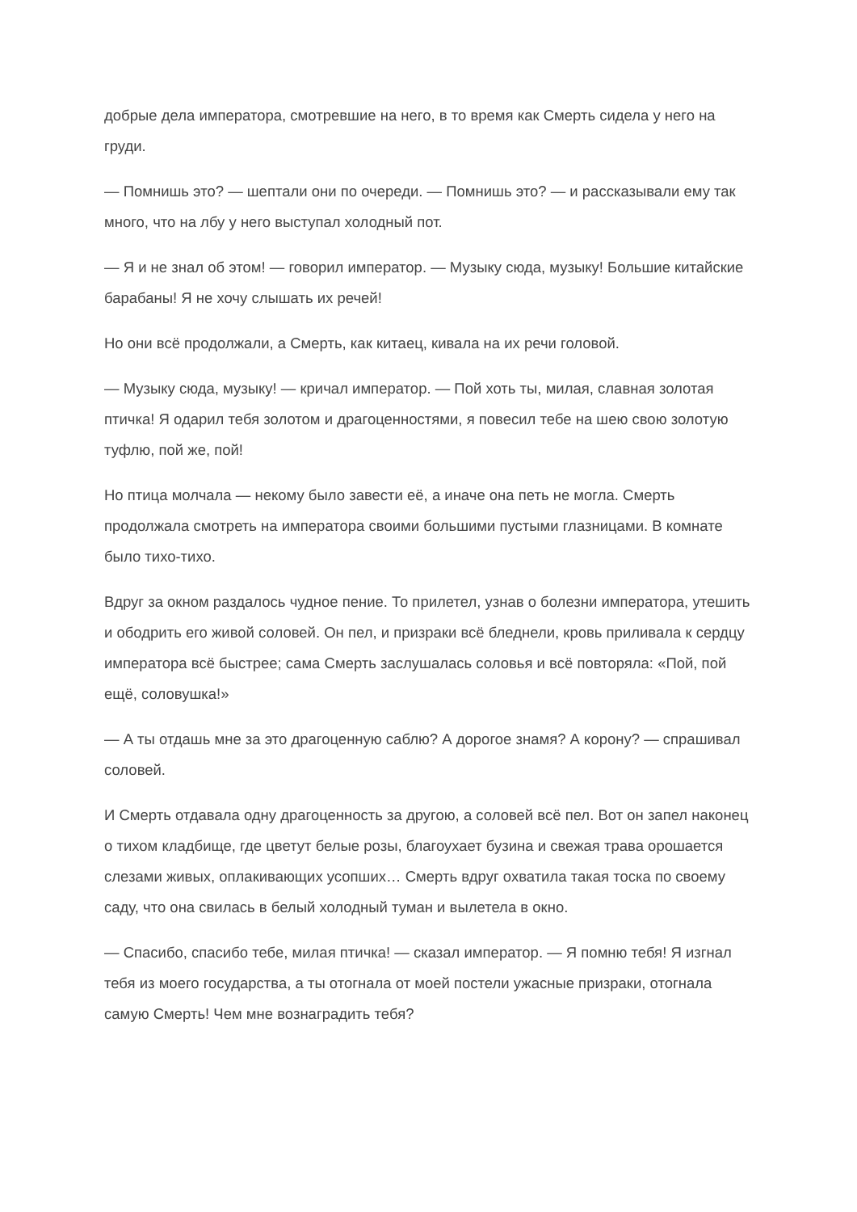добрые дела императора, смотревшие на него, в то время как Смерть сидела у него на груди.
— Помнишь это? — шептали они по очереди. — Помнишь это? — и рассказывали ему так много, что на лбу у него выступал холодный пот.
— Я и не знал об этом! — говорил император. — Музыку сюда, музыку! Большие китайские барабаны! Я не хочу слышать их речей!
Но они всё продолжали, а Смерть, как китаец, кивала на их речи головой.
— Музыку сюда, музыку! — кричал император. — Пой хоть ты, милая, славная золотая птичка! Я одарил тебя золотом и драгоценностями, я повесил тебе на шею свою золотую туфлю, пой же, пой!
Но птица молчала — некому было завести её, а иначе она петь не могла. Смерть продолжала смотреть на императора своими большими пустыми глазницами. В комнате было тихо-тихо.
Вдруг за окном раздалось чудное пение. То прилетел, узнав о болезни императора, утешить и ободрить его живой соловей. Он пел, и призраки всё бледнели, кровь приливала к сердцу императора всё быстрее; сама Смерть заслушалась соловья и всё повторяла: «Пой, пой ещё, соловушка!»
— А ты отдашь мне за это драгоценную саблю? А дорогое знамя? А корону? — спрашивал соловей.
И Смерть отдавала одну драгоценность за другою, а соловей всё пел. Вот он запел наконец о тихом кладбище, где цветут белые розы, благоухает бузина и свежая трава орошается слезами живых, оплакивающих усопших… Смерть вдруг охватила такая тоска по своему саду, что она свилась в белый холодный туман и вылетела в окно.
— Спасибо, спасибо тебе, милая птичка! — сказал император. — Я помню тебя! Я изгнал тебя из моего государства, а ты отогнала от моей постели ужасные призраки, отогнала самую Смерть! Чем мне вознаградить тебя?